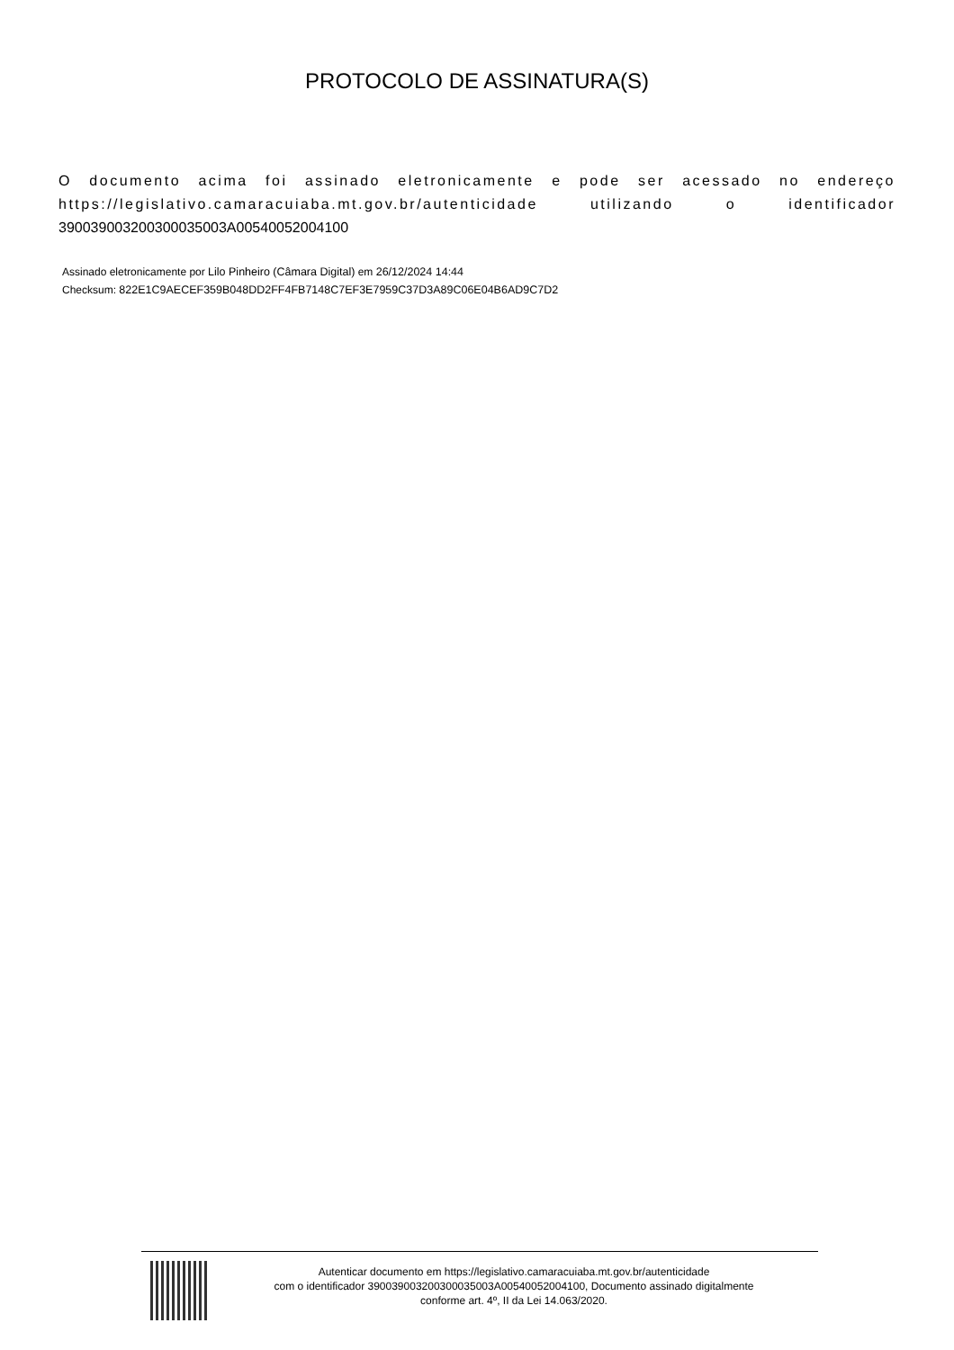PROTOCOLO DE ASSINATURA(S)
O documento acima foi assinado eletronicamente e pode ser acessado no endereço https://legislativo.camaracuiaba.mt.gov.br/autenticidade utilizando o identificador 390039003200300035003A00540052004100
Assinado eletronicamente por Lilo Pinheiro (Câmara Digital) em 26/12/2024 14:44
Checksum: 822E1C9AECEF359B048DD2FF4FB7148C7EF3E7959C37D3A89C06E04B6AD9C7D2
Autenticar documento em https://legislativo.camaracuiaba.mt.gov.br/autenticidade
com o identificador 390039003200300035003A00540052004100, Documento assinado digitalmente
conforme art. 4º, II da Lei 14.063/2020.